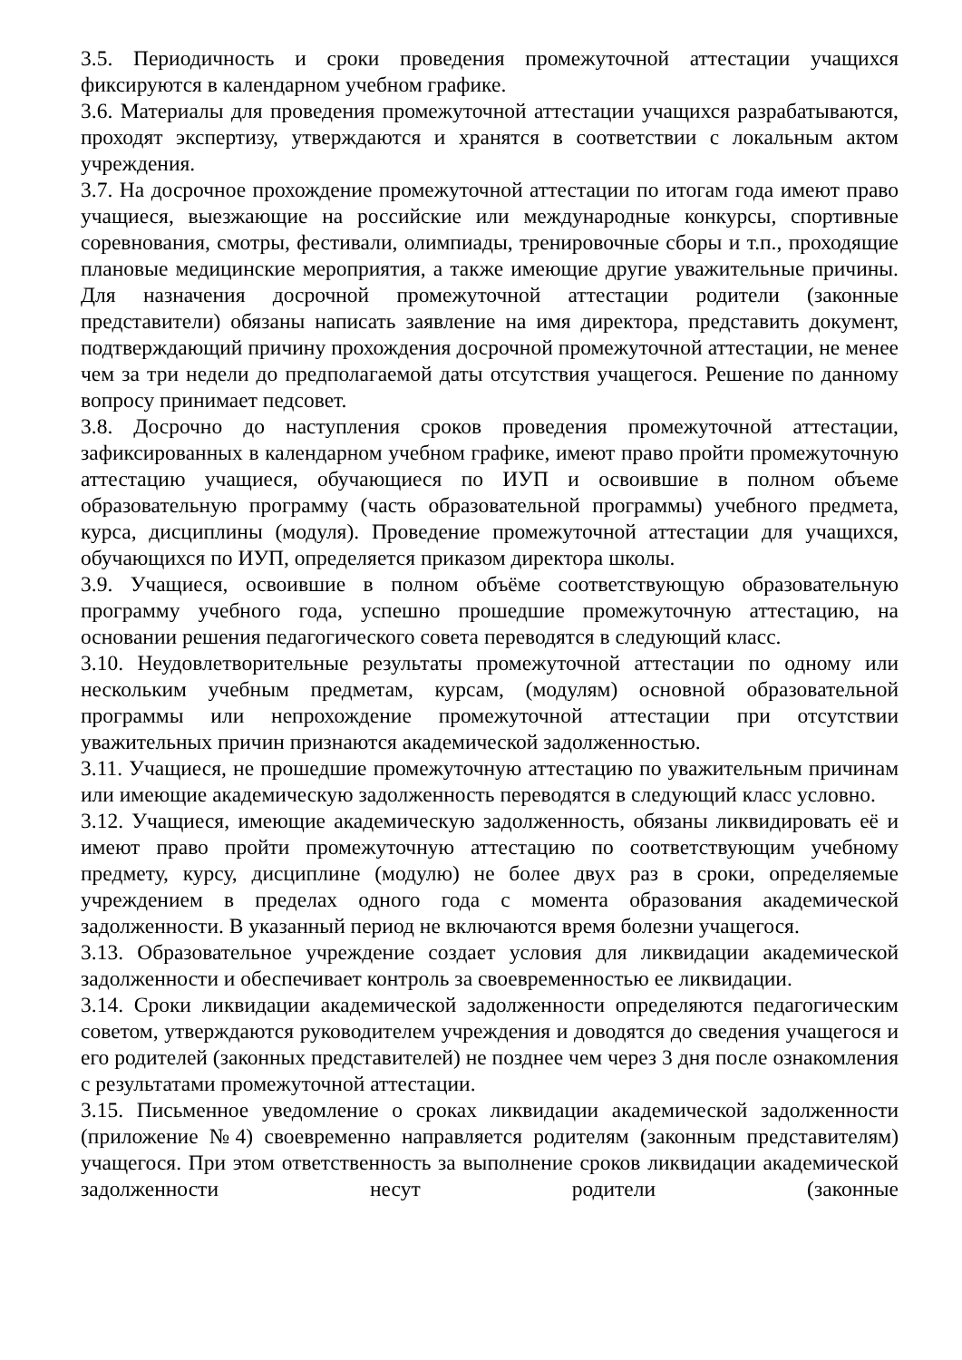3.5. Периодичность и сроки проведения промежуточной аттестации учащихся фиксируются в календарном учебном графике.
3.6. Материалы для проведения промежуточной аттестации учащихся разрабатываются, проходят экспертизу, утверждаются и хранятся в соответствии с локальным актом учреждения.
3.7. На досрочное прохождение промежуточной аттестации по итогам года имеют право учащиеся, выезжающие на российские или международные конкурсы, спортивные соревнования, смотры, фестивали, олимпиады, тренировочные сборы и т.п., проходящие плановые медицинские мероприятия, а также имеющие другие уважительные причины. Для назначения досрочной промежуточной аттестации родители (законные представители) обязаны написать заявление на имя директора, представить документ, подтверждающий причину прохождения досрочной промежуточной аттестации, не менее чем за три недели до предполагаемой даты отсутствия учащегося. Решение по данному вопросу принимает педсовет.
3.8. Досрочно до наступления сроков проведения промежуточной аттестации, зафиксированных в календарном учебном графике, имеют право пройти промежуточную аттестацию учащиеся, обучающиеся по ИУП и освоившие в полном объеме образовательную программу (часть образовательной программы) учебного предмета, курса, дисциплины (модуля). Проведение промежуточной аттестации для учащихся, обучающихся по ИУП, определяется приказом директора школы.
3.9. Учащиеся, освоившие в полном объёме соответствующую образовательную программу учебного года, успешно прошедшие промежуточную аттестацию, на основании решения педагогического совета переводятся в следующий класс.
3.10. Неудовлетворительные результаты промежуточной аттестации по одному или нескольким учебным предметам, курсам, (модулям) основной образовательной программы или непрохождение промежуточной аттестации при отсутствии уважительных причин признаются академической задолженностью.
3.11. Учащиеся, не прошедшие промежуточную аттестацию по уважительным причинам или имеющие академическую задолженность переводятся в следующий класс условно.
3.12. Учащиеся, имеющие академическую задолженность, обязаны ликвидировать её и имеют право пройти промежуточную аттестацию по соответствующим учебному предмету, курсу, дисциплине (модулю) не более двух раз в сроки, определяемые учреждением в пределах одного года с момента образования академической задолженности. В указанный период не включаются время болезни учащегося.
3.13. Образовательное учреждение создает условия для ликвидации академической задолженности и обеспечивает контроль за своевременностью ее ликвидации.
3.14. Сроки ликвидации академической задолженности определяются педагогическим советом, утверждаются руководителем учреждения и доводятся до сведения учащегося и его родителей (законных представителей) не позднее чем через 3 дня после ознакомления с результатами промежуточной аттестации.
3.15. Письменное уведомление о сроках ликвидации академической задолженности (приложение №4) своевременно направляется родителям (законным представителям) учащегося. При этом ответственность за выполнение сроков ликвидации академической задолженности несут родители (законные